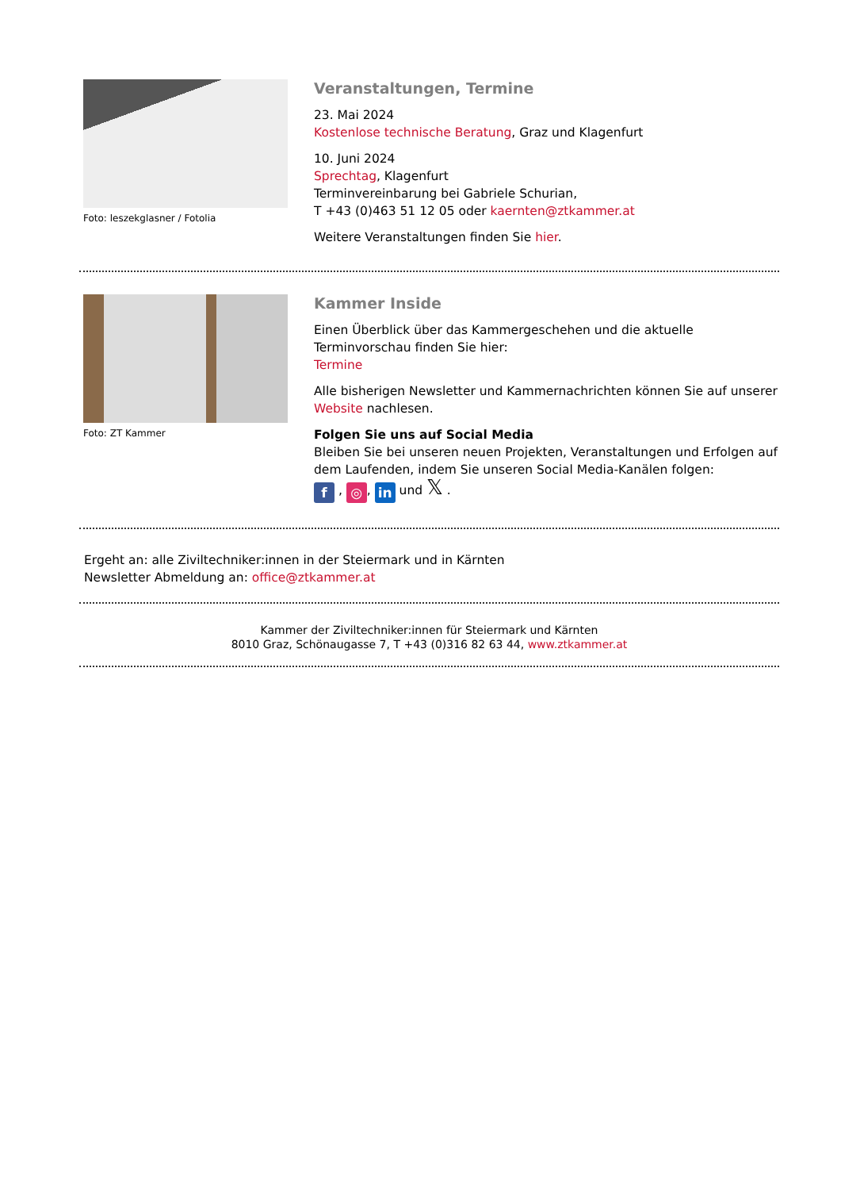Foto: leszekglasner / Fotolia
Veranstaltungen, Termine
23. Mai 2024
Kostenlose technische Beratung, Graz und Klagenfurt
10. Juni 2024
Sprechtag, Klagenfurt
Terminvereinbarung bei Gabriele Schurian,
T +43 (0)463 51 12 05 oder kaernten@ztkammer.at
Weitere Veranstaltungen finden Sie hier.
Foto: ZT Kammer
Kammer Inside
Einen Überblick über das Kammergeschehen und die aktuelle Terminvorschau finden Sie hier:
Termine
Alle bisherigen Newsletter und Kammernachrichten können Sie auf unserer Website nachlesen.
Folgen Sie uns auf Social Media
Bleiben Sie bei unseren neuen Projekten, Veranstaltungen und Erfolgen auf dem Laufenden, indem Sie unseren Social Media-Kanälen folgen:
f , ◎, in und 𝕏 .
Ergeht an: alle Ziviltechniker:innen in der Steiermark und in Kärnten
Newsletter Abmeldung an: office@ztkammer.at
Kammer der Ziviltechniker:innen für Steiermark und Kärnten
8010 Graz, Schönaugasse 7, T +43 (0)316 82 63 44, www.ztkammer.at